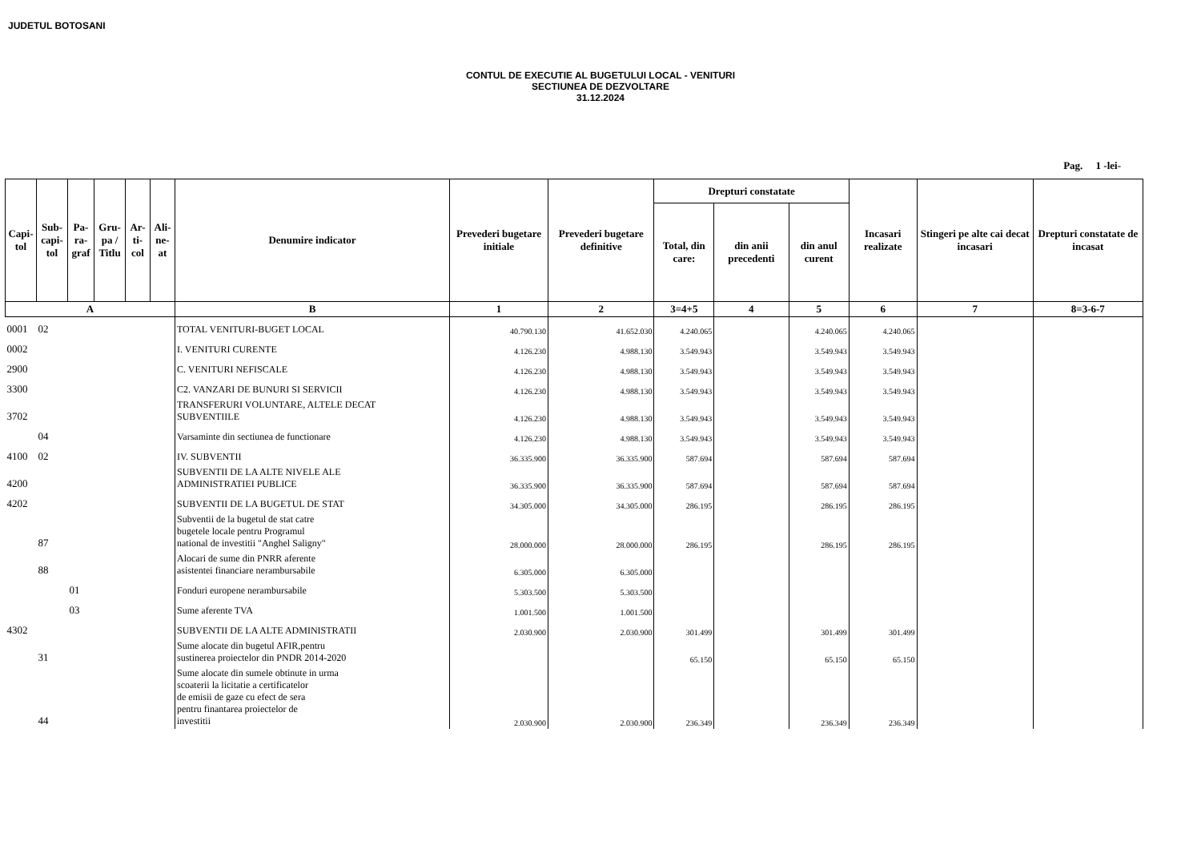JUDETUL BOTOSANI
CONTUL DE EXECUTIE AL BUGETULUI LOCAL - VENITURI
SECTIUNEA DE DEZVOLTARE
31.12.2024
Pag. 1 -lei-
| Capi-tol | Sub-capi-tol | Pa-ra-graf | Gru-pa / Titlu | Ar-ti-col | Ali-ne-at | Denumire indicator | Prevederi bugetare initiale | Prevederi bugetare definitive | Drepturi constatate | | | Incasari realizate | Stingeri pe alte cai decat incasari | Drepturi constatate de incasat |
| --- | --- | --- | --- | --- | --- | --- | --- | --- | --- | --- | --- | --- | --- | --- |
| | | | | | | | | | Total, din care: | din anii precedenti | din anul curent | | | |
| A | | | | | | B | 1 | 2 | 3=4+5 | 4 | 5 | 6 | 7 | 8=3-6-7 |
| 0001 | 02 | | | | | TOTAL VENITURI-BUGET LOCAL | 40.790.130 | 41.652.030 | 4.240.065 | | 4.240.065 | 4.240.065 | | |
| 0002 | | | | | | I. VENITURI CURENTE | 4.126.230 | 4.988.130 | 3.549.943 | | 3.549.943 | 3.549.943 | | |
| 2900 | | | | | | C. VENITURI NEFISCALE | 4.126.230 | 4.988.130 | 3.549.943 | | 3.549.943 | 3.549.943 | | |
| 3300 | | | | | | C2. VANZARI DE BUNURI SI SERVICII | 4.126.230 | 4.988.130 | 3.549.943 | | 3.549.943 | 3.549.943 | | |
| 3702 | | | | | | TRANSFERURI VOLUNTARE, ALTELE DECAT SUBVENTIILE | 4.126.230 | 4.988.130 | 3.549.943 | | 3.549.943 | 3.549.943 | | |
| | 04 | | | | | Varsaminte din sectiunea de functionare | 4.126.230 | 4.988.130 | 3.549.943 | | 3.549.943 | 3.549.943 | | |
| 4100 | 02 | | | | | IV. SUBVENTII | 36.335.900 | 36.335.900 | 587.694 | | 587.694 | 587.694 | | |
| 4200 | | | | | | SUBVENTII DE LA ALTE NIVELE ALE ADMINISTRATIEI PUBLICE | 36.335.900 | 36.335.900 | 587.694 | | 587.694 | 587.694 | | |
| 4202 | | | | | | SUBVENTII DE LA BUGETUL DE STAT | 34.305.000 | 34.305.000 | 286.195 | | 286.195 | 286.195 | | |
| | 87 | | | | | Subventii de la bugetul de stat catre bugetele locale pentru Programul national de investitii "Anghel Saligny" | 28.000.000 | 28.000.000 | 286.195 | | 286.195 | 286.195 | | |
| | 88 | | | | | Alocari de sume din PNRR aferente asistentei financiare nerambursabile | 6.305.000 | 6.305.000 | | | | | | |
| | | 01 | | | | Fonduri europene nerambursabile | 5.303.500 | 5.303.500 | | | | | | |
| | | 03 | | | | Sume aferente TVA | 1.001.500 | 1.001.500 | | | | | | |
| 4302 | | | | | | SUBVENTII DE LA ALTE ADMINISTRATII | 2.030.900 | 2.030.900 | 301.499 | | 301.499 | 301.499 | | |
| | 31 | | | | | Sume alocate din bugetul AFIR,pentru sustinerea proiectelor din PNDR 2014-2020 | | | 65.150 | | 65.150 | 65.150 | | |
| | 44 | | | | | Sume alocate din sumele obtinute in urma scoaterii la licitatie a certificatelor de emisii de gaze cu efect de sera pentru finantarea proiectelor de investitii | 2.030.900 | 2.030.900 | 236.349 | | 236.349 | 236.349 | | |